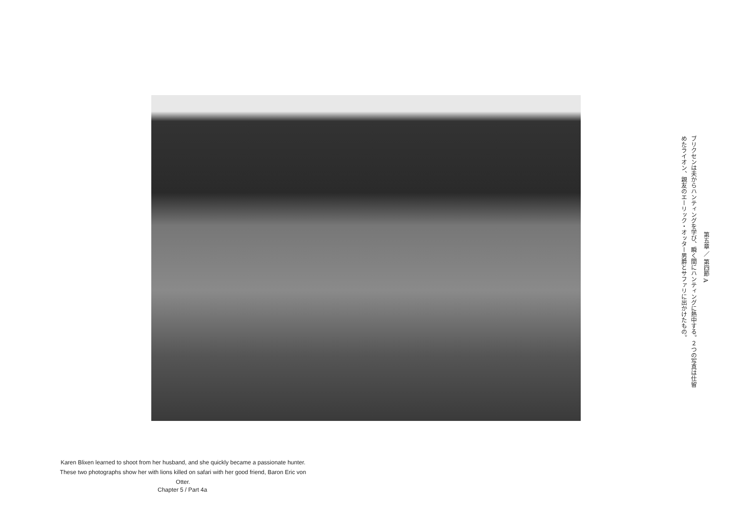第五章 ／ 第四節 A
ブリクセンは夫からハンティングを学び、瞬く間にハンティングに熱中する。２つの写真は仕留めたライオン、親友のエーリック・オッター男爵とサファリに出かけたもの。
Karen Blixen learned to shoot from her husband, and she quickly became a passionate hunter. These two photographs show her with lions killed on safari with her good friend, Baron Eric von Otter.
Chapter 5 / Part 4a